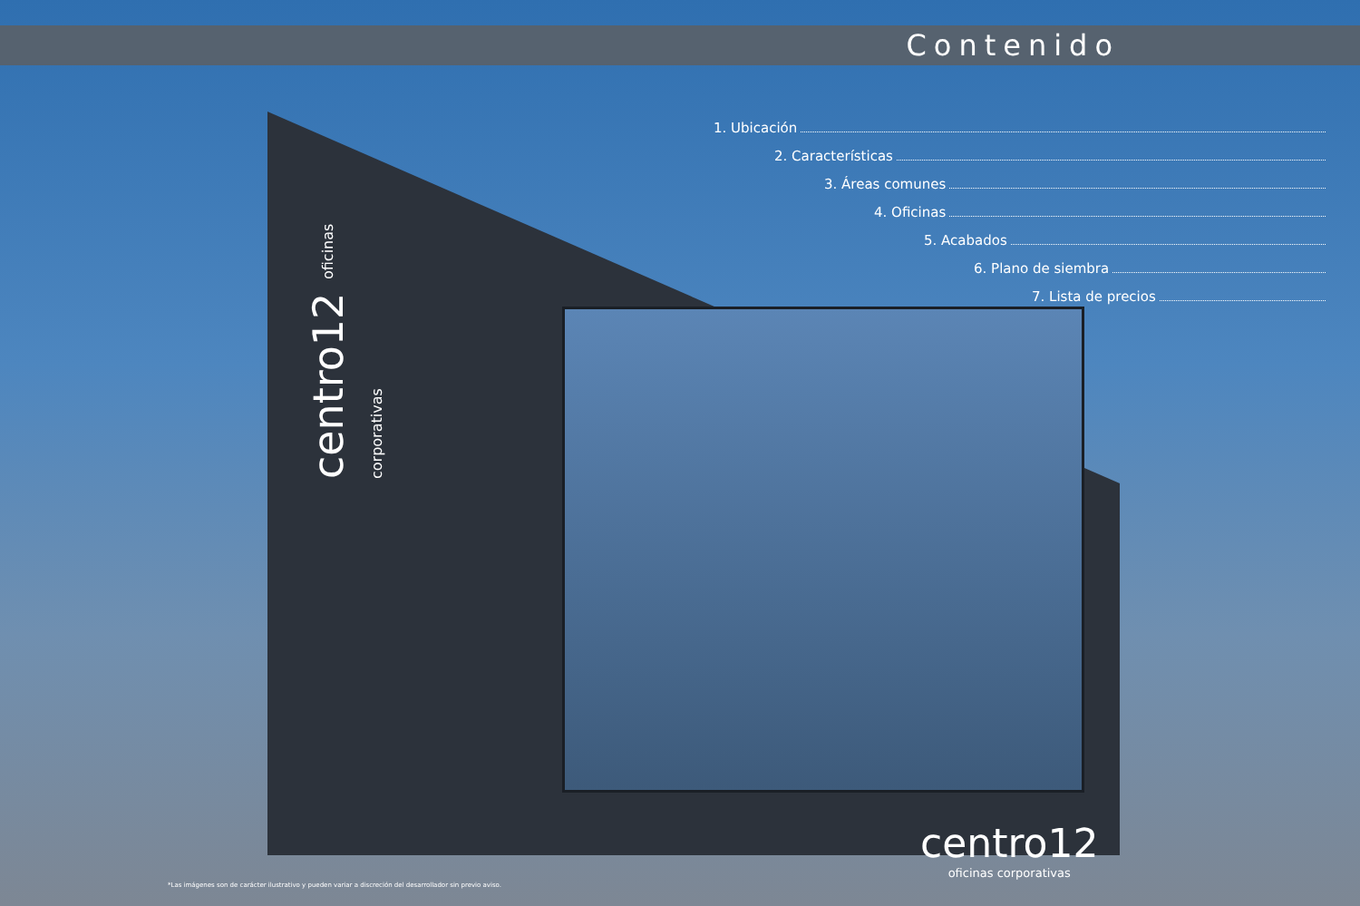Contenido
centro12 oficinas corporativas
1. Ubicación
2. Características
3. Áreas comunes
4. Oficinas
5. Acabados
6. Plano de siembra
7. Lista de precios
centro12
oficinas corporativas
*Las imágenes son de carácter ilustrativo y pueden variar a discreción del desarrollador sin previo aviso.